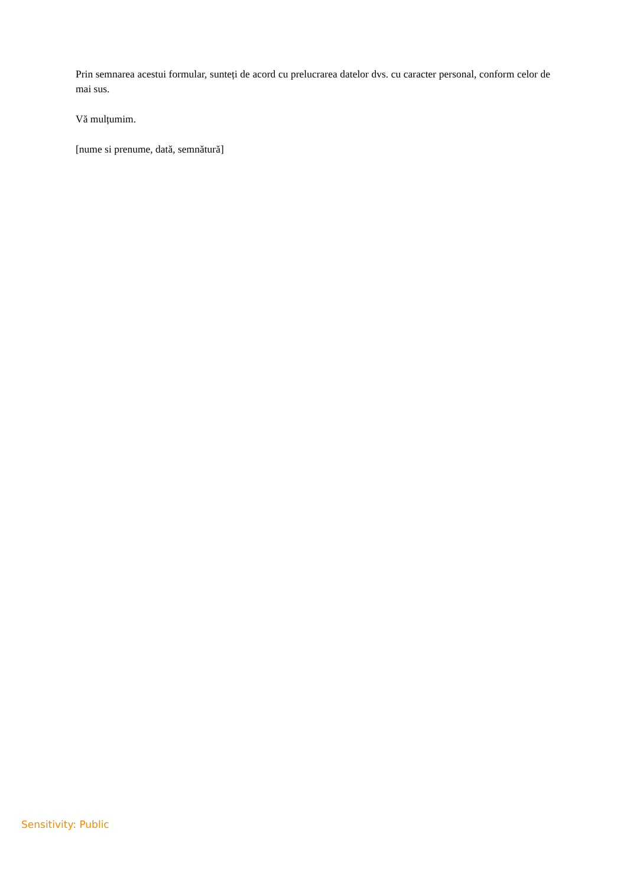Prin semnarea acestui formular, sunteți de acord cu prelucrarea datelor dvs. cu caracter personal, conform celor de mai sus.
Vă mulțumim.
[nume si prenume, dată, semnătură]
Sensitivity: Public